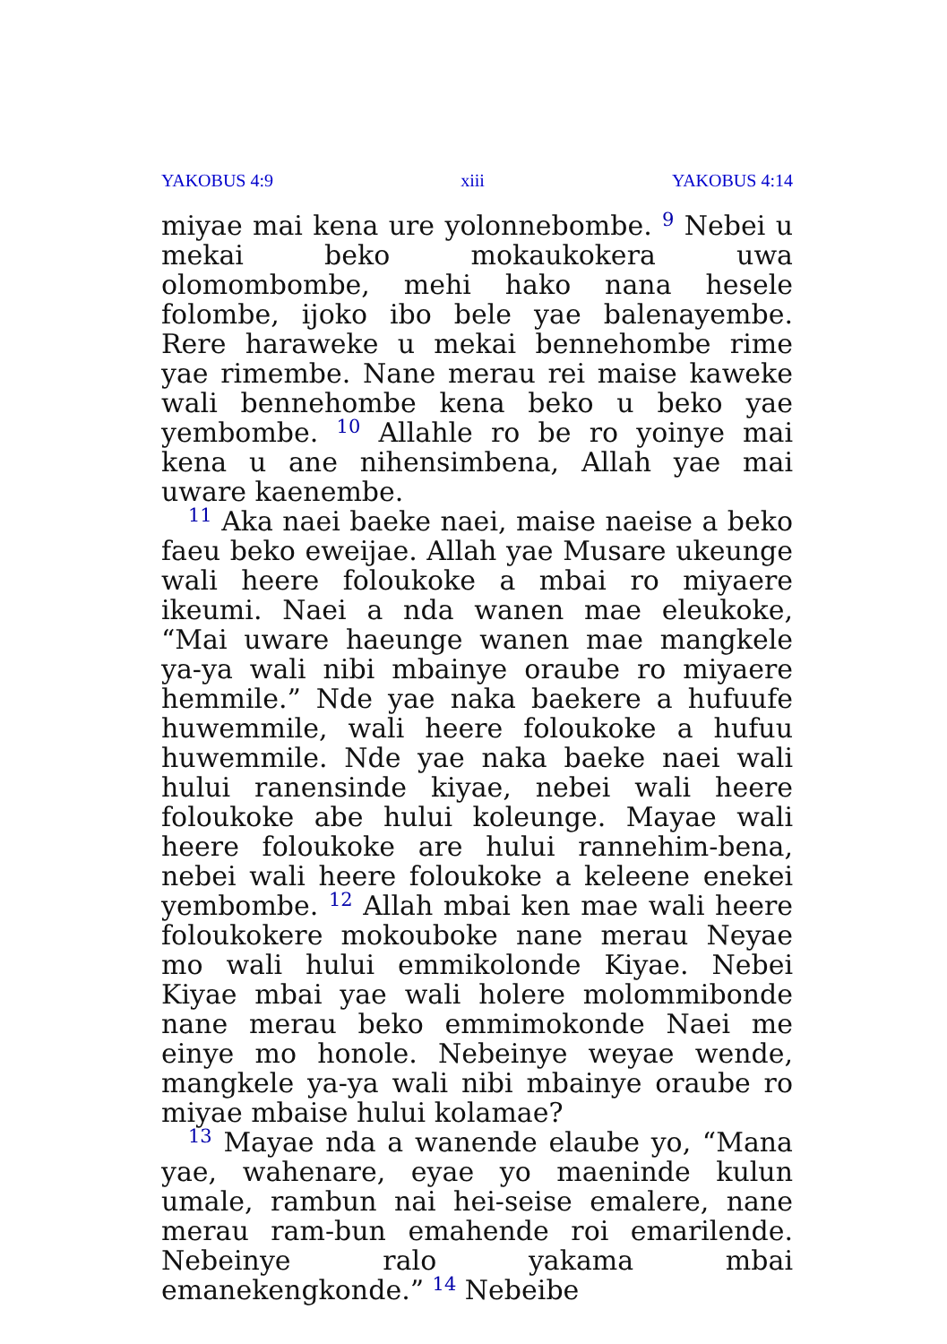YAKOBUS 4:9 xiii YAKOBUS 4:14
miyae mai kena ure yolonnebombe. <sup>9</sup> Nebei u mekai beko mokaukokera uwa olomombombe, mehi hako nana hesele folombe, ijoko ibo bele yae balenayembe. Rere haraweke u mekai bennehombe rime yae rimembe. Nane merau rei maise kaweke wali bennehombe kena beko u beko yae yembombe. <sup>10</sup> Allahle ro be ro yoinye mai kena u ane nihensimbena, Allah yae mai uware kaenembe.
<sup>11</sup> Aka naei baeke naei, maise naeise a beko faeu beko eweijae. Allah yae Musare ukeunge wali heere foloukoke a mbai ro miyaere ikeumi. Naei a nda wanen mae eleukoke, “Mai uware haeunge wanen mae mangkele ya-ya wali nibi mbainye oraube ro miyaere hemmile.” Nde yae naka baekere a hufuufe huwemmile, wali heere foloukoke a hufuu huwemmile. Nde yae naka baeke naei wali hului ranensinde kiyae, nebei wali heere foloukoke abe hului koleunge. Mayae wali heere foloukoke are hului rannehim-bena, nebei wali heere foloukoke a keleene enekei yembombe. <sup>12</sup> Allah mbai ken mae wali heere foloukokere mokouboke nane merau Neyae mo wali hului emmikolonde Kiyae. Nebei Kiyae mbai yae wali holere molommibonde nane merau beko emmimokonde Naei me einye mo honole. Nebeinye weyae wende, mangkele ya-ya wali nibi mbainye oraube ro miyae mbaise hului kolamae?
<sup>13</sup> Mayae nda a wanende elaube yo, “Mana yae, wahenare, eyae yo maeninde kulun umale, rambun nai hei-seise emalere, nane merau ram-bun emahende roi emarilende. Nebeinye ralo yakama mbai emanekengkonde.” <sup>14</sup> Nebeibe